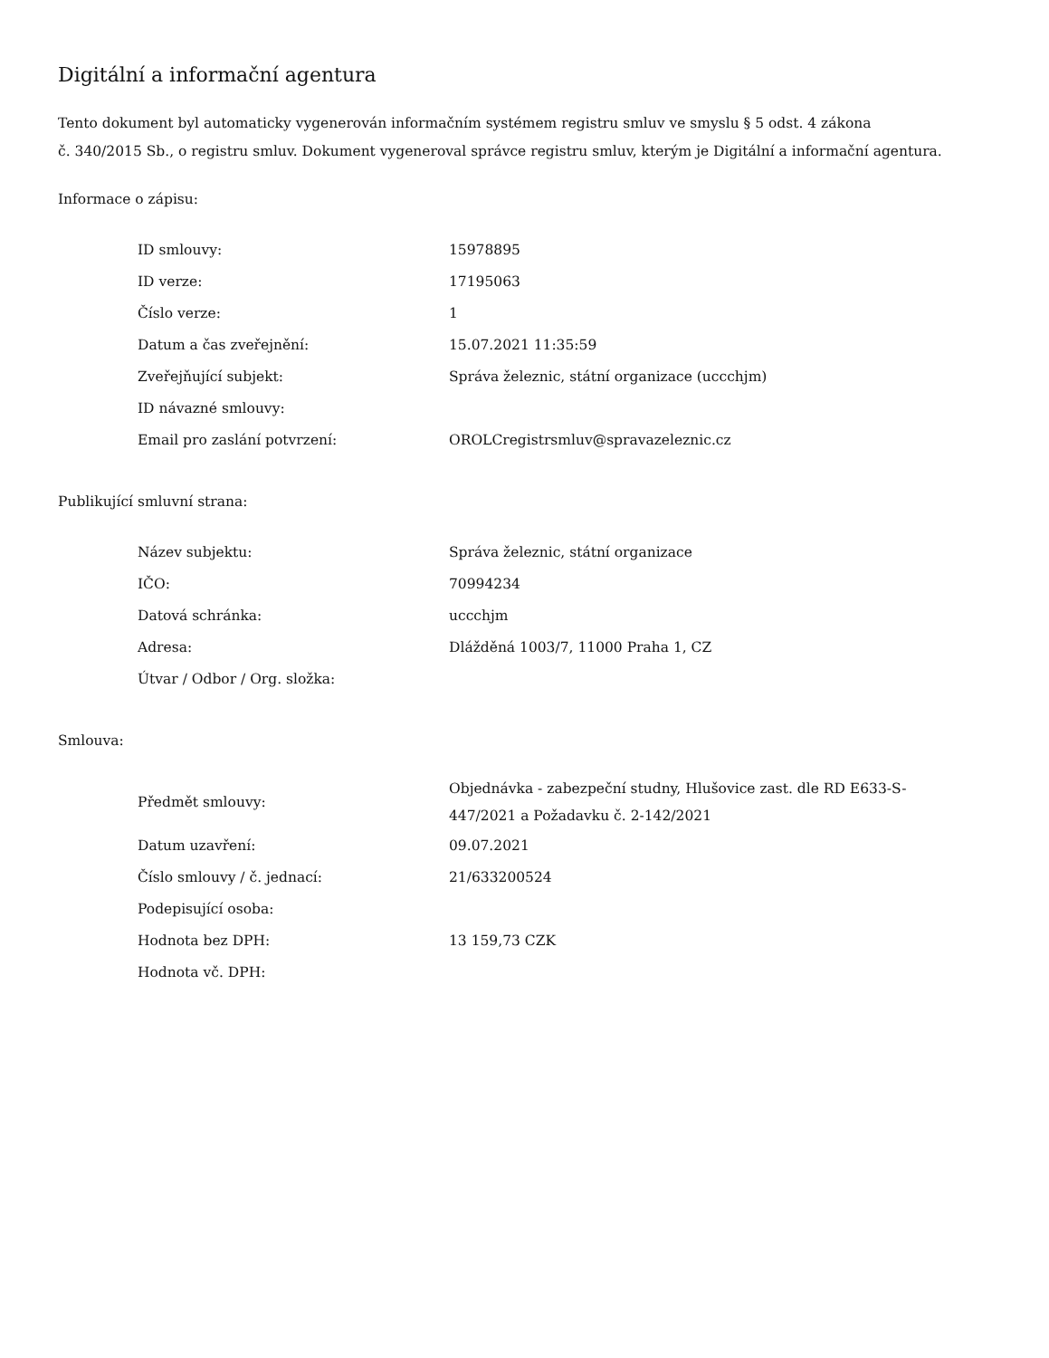Digitální a informační agentura
Tento dokument byl automaticky vygenerován informačním systémem registru smluv ve smyslu § 5 odst. 4 zákona
č. 340/2015 Sb., o registru smluv. Dokument vygeneroval správce registru smluv, kterým je Digitální a informační agentura.
Informace o zápisu:
| ID smlouvy: | 15978895 |
| ID verze: | 17195063 |
| Číslo verze: | 1 |
| Datum a čas zveřejnění: | 15.07.2021 11:35:59 |
| Zveřejňující subjekt: | Správa železnic, státní organizace (uccchjm) |
| ID návazné smlouvy: | |
| Email pro zaslání potvrzení: | OROLCregistrsmluv@spravazeleznic.cz |
Publikující smluvní strana:
| Název subjektu: | Správa železnic, státní organizace |
| IČO: | 70994234 |
| Datová schránka: | uccchjm |
| Adresa: | Dlážděná 1003/7, 11000 Praha 1, CZ |
| Útvar / Odbor / Org. složka: | |
Smlouva:
| Předmět smlouvy: | Objednávka - zabezpeční studny, Hlušovice zast. dle RD E633-S-447/2021 a Požadavku č. 2-142/2021 |
| Datum uzavření: | 09.07.2021 |
| Číslo smlouvy / č. jednací: | 21/633200524 |
| Podepisující osoba: | |
| Hodnota bez DPH: | 13 159,73 CZK |
| Hodnota vč. DPH: | |